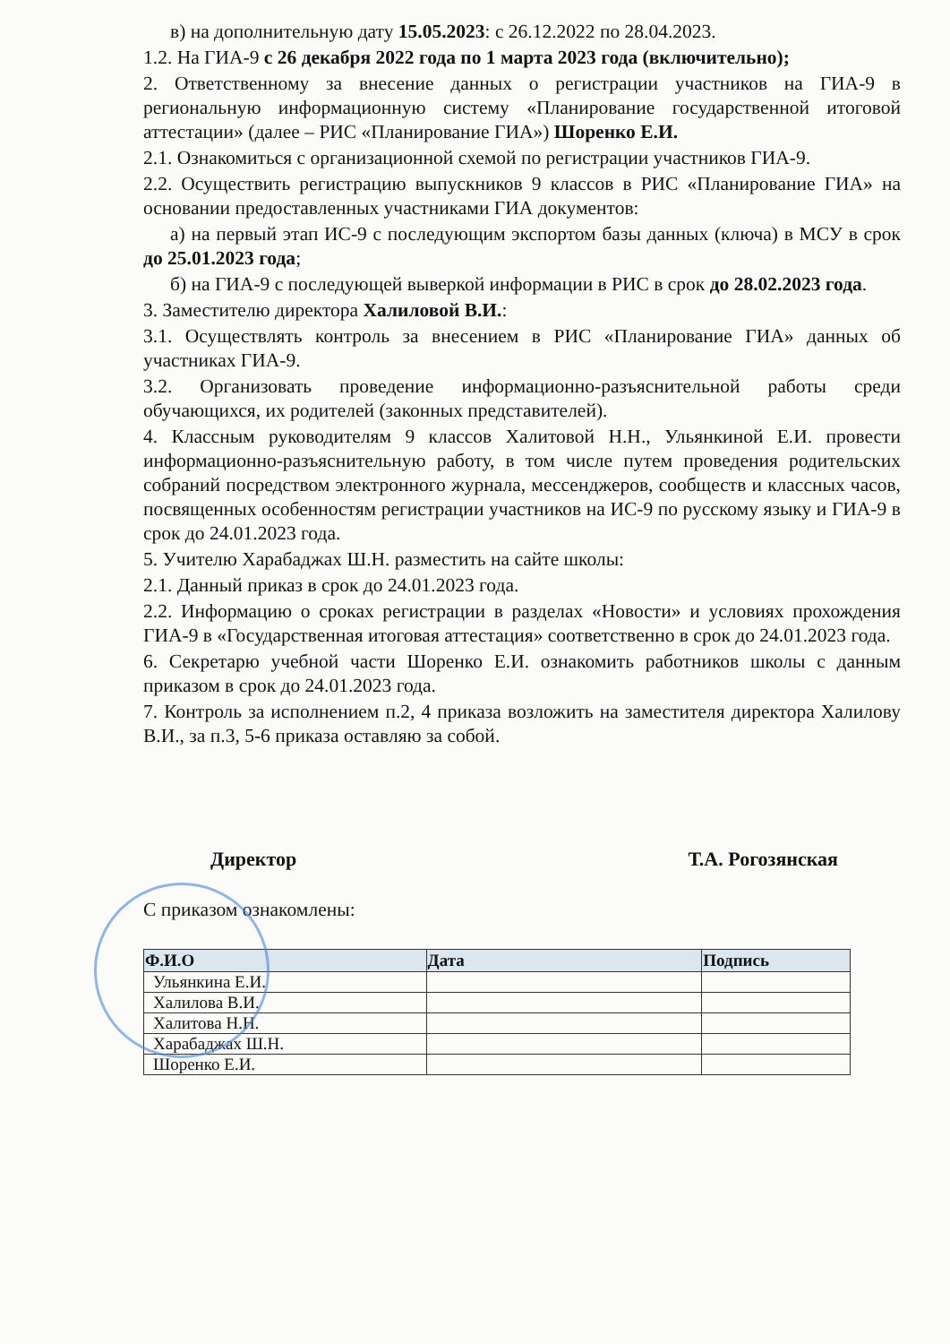в) на дополнительную дату 15.05.2023: с 26.12.2022 по 28.04.2023.
1.2. На ГИА-9 с 26 декабря 2022 года по 1 марта 2023 года (включительно);
2. Ответственному за внесение данных о регистрации участников на ГИА-9 в региональную информационную систему «Планирование государственной итоговой аттестации» (далее – РИС «Планирование ГИА») Шоренко Е.И.
2.1. Ознакомиться с организационной схемой по регистрации участников ГИА-9.
2.2. Осуществить регистрацию выпускников 9 классов в РИС «Планирование ГИА» на основании предоставленных участниками ГИА документов:
а) на первый этап ИС-9 с последующим экспортом базы данных (ключа) в МСУ в срок до 25.01.2023 года;
б) на ГИА-9 с последующей выверкой информации в РИС в срок до 28.02.2023 года.
3. Заместителю директора Халиловой В.И.:
3.1. Осуществлять контроль за внесением в РИС «Планирование ГИА» данных об участниках ГИА-9.
3.2. Организовать проведение информационно-разъяснительной работы среди обучающихся, их родителей (законных представителей).
4. Классным руководителям 9 классов Халитовой Н.Н., Ульянкиной Е.И. провести информационно-разъяснительную работу, в том числе путем проведения родительских собраний посредством электронного журнала, мессенджеров, сообществ и классных часов, посвященных особенностям регистрации участников на ИС-9 по русскому языку и ГИА-9 в срок до 24.01.2023 года.
5. Учителю Харабаджах Ш.Н. разместить на сайте школы:
2.1. Данный приказ в срок до 24.01.2023 года.
2.2. Информацию о сроках регистрации в разделах «Новости» и условиях прохождения ГИА-9 в «Государственная итоговая аттестация» соответственно в срок до 24.01.2023 года.
6. Секретарю учебной части Шоренко Е.И. ознакомить работников школы с данным приказом в срок до 24.01.2023 года.
7. Контроль за исполнением п.2, 4 приказа возложить на заместителя директора Халилову В.И., за п.3, 5-6 приказа оставляю за собой.
Директор Т.А. Рогозянская
С приказом ознакомлены:
| Ф.И.О | Дата | Подпись |
| --- | --- | --- |
| Ульянкина Е.И. | | |
| Халилова В.И. | | |
| Халитова Н.Н. | | |
| Харабаджах Ш.Н. | | |
| Шоренко Е.И. | | |